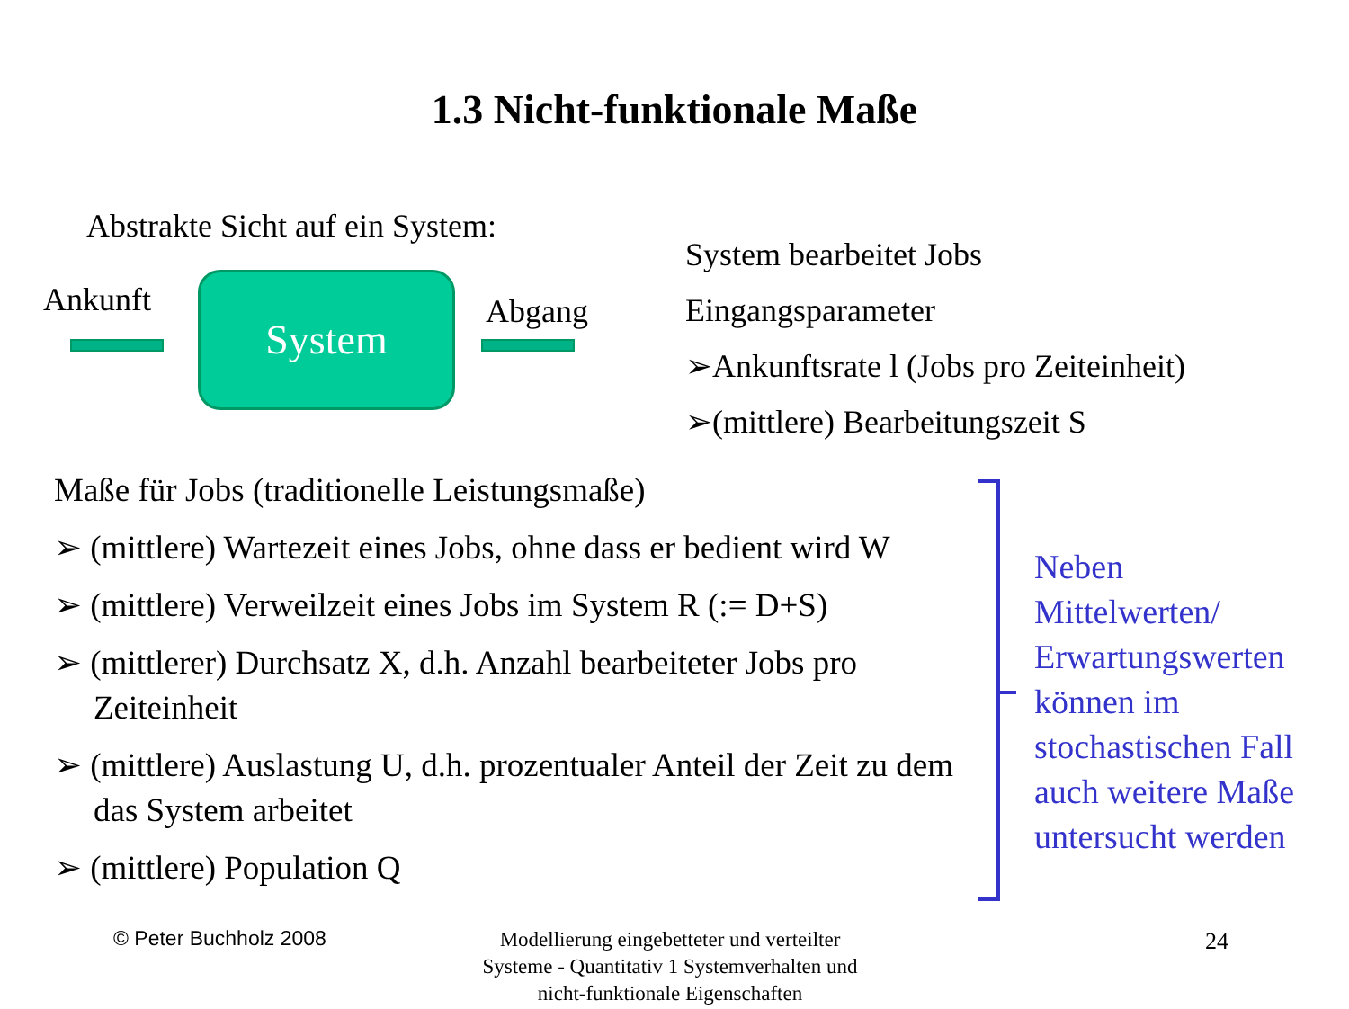1.3 Nicht-funktionale Maße
Abstrakte Sicht auf ein System:
Ankunft System Abgang
System bearbeitet Jobs
Eingangsparameter
➢Ankunftsrate l (Jobs pro Zeiteinheit)
➢(mittlere) Bearbeitungszeit S
Maße für Jobs (traditionelle Leistungsmaße)
➢ (mittlere) Wartezeit eines Jobs, ohne dass er bedient wird W
➢ (mittlere) Verweilzeit eines Jobs im System R (:= D+S)
➢ (mittlerer) Durchsatz X, d.h. Anzahl bearbeiteter Jobs pro Zeiteinheit
➢ (mittlere) Auslastung U, d.h. prozentualer Anteil der Zeit zu dem das System arbeitet
➢ (mittlere) Population Q
Neben
Mittelwerten/
Erwartungswerten
können im
stochastischen Fall
auch weitere Maße
untersucht werden
© Peter Buchholz 2008
Modellierung eingebetteter und verteilter Systeme - Quantitativ 1 Systemverhalten und nicht-funktionale Eigenschaften
24